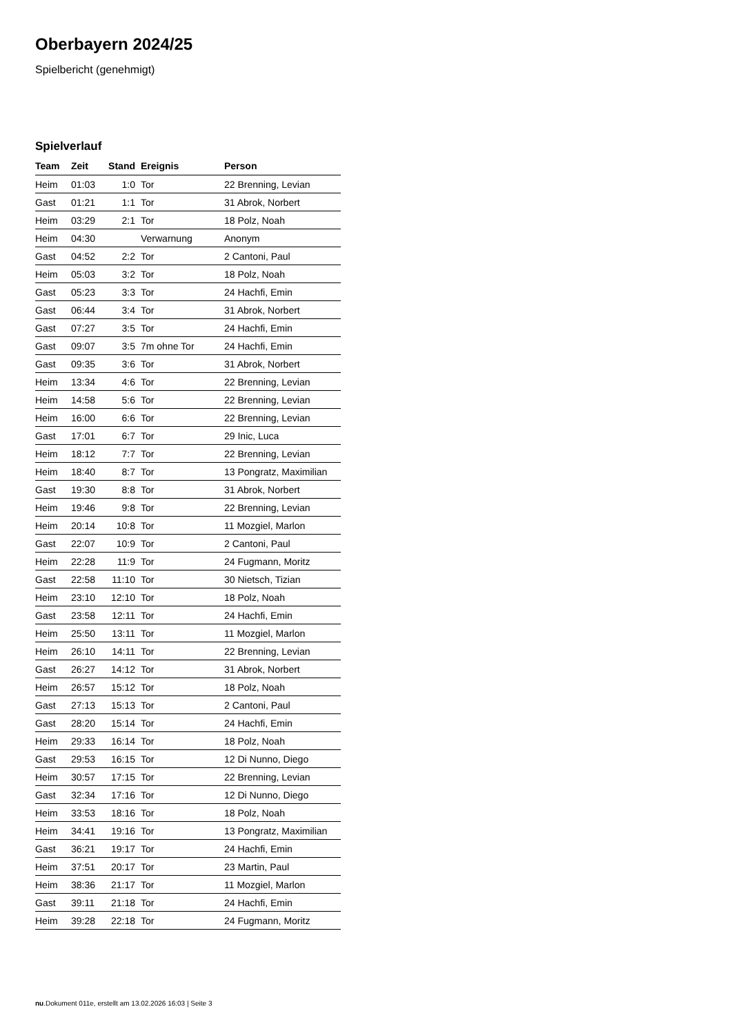Oberbayern 2024/25
Spielbericht (genehmigt)
Spielverlauf
| Team | Zeit | Stand | Ereignis | Person |
| --- | --- | --- | --- | --- |
| Heim | 01:03 | 1:0 | Tor | 22 Brenning, Levian |
| Gast | 01:21 | 1:1 | Tor | 31 Abrok, Norbert |
| Heim | 03:29 | 2:1 | Tor | 18 Polz, Noah |
| Heim | 04:30 | | Verwarnung | Anonym |
| Gast | 04:52 | 2:2 | Tor | 2 Cantoni, Paul |
| Heim | 05:03 | 3:2 | Tor | 18 Polz, Noah |
| Gast | 05:23 | 3:3 | Tor | 24 Hachfi, Emin |
| Gast | 06:44 | 3:4 | Tor | 31 Abrok, Norbert |
| Gast | 07:27 | 3:5 | Tor | 24 Hachfi, Emin |
| Gast | 09:07 | 3:5 | 7m ohne Tor | 24 Hachfi, Emin |
| Gast | 09:35 | 3:6 | Tor | 31 Abrok, Norbert |
| Heim | 13:34 | 4:6 | Tor | 22 Brenning, Levian |
| Heim | 14:58 | 5:6 | Tor | 22 Brenning, Levian |
| Heim | 16:00 | 6:6 | Tor | 22 Brenning, Levian |
| Gast | 17:01 | 6:7 | Tor | 29 Inic, Luca |
| Heim | 18:12 | 7:7 | Tor | 22 Brenning, Levian |
| Heim | 18:40 | 8:7 | Tor | 13 Pongratz, Maximilian |
| Gast | 19:30 | 8:8 | Tor | 31 Abrok, Norbert |
| Heim | 19:46 | 9:8 | Tor | 22 Brenning, Levian |
| Heim | 20:14 | 10:8 | Tor | 11 Mozgiel, Marlon |
| Gast | 22:07 | 10:9 | Tor | 2 Cantoni, Paul |
| Heim | 22:28 | 11:9 | Tor | 24 Fugmann, Moritz |
| Gast | 22:58 | 11:10 | Tor | 30 Nietsch, Tizian |
| Heim | 23:10 | 12:10 | Tor | 18 Polz, Noah |
| Gast | 23:58 | 12:11 | Tor | 24 Hachfi, Emin |
| Heim | 25:50 | 13:11 | Tor | 11 Mozgiel, Marlon |
| Heim | 26:10 | 14:11 | Tor | 22 Brenning, Levian |
| Gast | 26:27 | 14:12 | Tor | 31 Abrok, Norbert |
| Heim | 26:57 | 15:12 | Tor | 18 Polz, Noah |
| Gast | 27:13 | 15:13 | Tor | 2 Cantoni, Paul |
| Gast | 28:20 | 15:14 | Tor | 24 Hachfi, Emin |
| Heim | 29:33 | 16:14 | Tor | 18 Polz, Noah |
| Gast | 29:53 | 16:15 | Tor | 12 Di Nunno, Diego |
| Heim | 30:57 | 17:15 | Tor | 22 Brenning, Levian |
| Gast | 32:34 | 17:16 | Tor | 12 Di Nunno, Diego |
| Heim | 33:53 | 18:16 | Tor | 18 Polz, Noah |
| Heim | 34:41 | 19:16 | Tor | 13 Pongratz, Maximilian |
| Gast | 36:21 | 19:17 | Tor | 24 Hachfi, Emin |
| Heim | 37:51 | 20:17 | Tor | 23 Martin, Paul |
| Heim | 38:36 | 21:17 | Tor | 11 Mozgiel, Marlon |
| Gast | 39:11 | 21:18 | Tor | 24 Hachfi, Emin |
| Heim | 39:28 | 22:18 | Tor | 24 Fugmann, Moritz |
nu.Dokument 011e, erstellt am 13.02.2026 16:03 | Seite 3